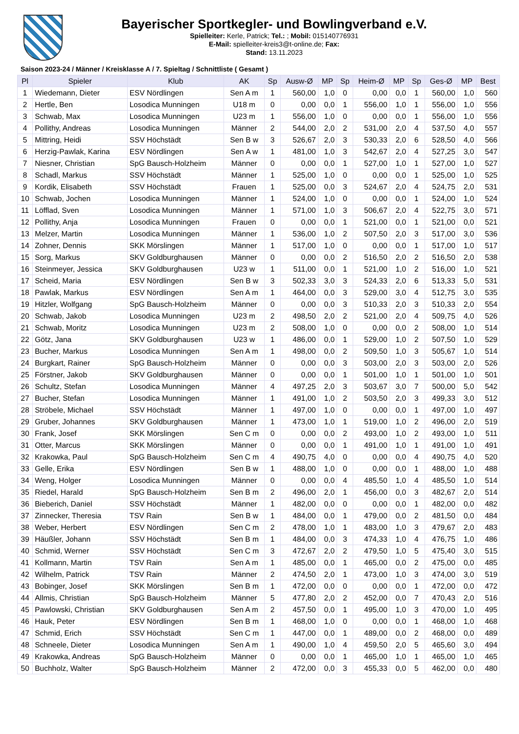Bayerischer Sportkegler- und Bowlingverband e.V.
Spielleiter: Kerle, Patrick; Tel.: ; Mobil: 015140776931
E-Mail: spielleiter-kreis3@t-online.de; Fax:
Stand: 13.11.2023
Saison 2023-24 / Männer / Kreisklasse A / 7. Spieltag / Schnittliste ( Gesamt )
| Pl | Spieler | Klub | AK | Sp | Ausw-Ø | MP | Sp | Heim-Ø | MP | Sp | Ges-Ø | MP | Best |
| --- | --- | --- | --- | --- | --- | --- | --- | --- | --- | --- | --- | --- | --- |
| 1 | Wiedemann, Dieter | ESV Nördlingen | Sen A m | 1 | 560,00 | 1,0 | 0 | 0,00 | 0,0 | 1 | 560,00 | 1,0 | 560 |
| 2 | Hertle, Ben | Losodica Munningen | U18 m | 0 | 0,00 | 0,0 | 1 | 556,00 | 1,0 | 1 | 556,00 | 1,0 | 556 |
| 3 | Schwab, Max | Losodica Munningen | U23 m | 1 | 556,00 | 1,0 | 0 | 0,00 | 0,0 | 1 | 556,00 | 1,0 | 556 |
| 4 | Pollithy, Andreas | Losodica Munningen | Männer | 2 | 544,00 | 2,0 | 2 | 531,00 | 2,0 | 4 | 537,50 | 4,0 | 557 |
| 5 | Mittring, Heidi | SSV Höchstädt | Sen B w | 3 | 526,67 | 2,0 | 3 | 530,33 | 2,0 | 6 | 528,50 | 4,0 | 566 |
| 6 | Herzig-Pawlak, Karina | ESV Nördlingen | Sen A w | 1 | 481,00 | 1,0 | 3 | 542,67 | 2,0 | 4 | 527,25 | 3,0 | 547 |
| 7 | Niesner, Christian | SpG Bausch-Holzheim | Männer | 0 | 0,00 | 0,0 | 1 | 527,00 | 1,0 | 1 | 527,00 | 1,0 | 527 |
| 8 | Schadl, Markus | SSV Höchstädt | Männer | 1 | 525,00 | 1,0 | 0 | 0,00 | 0,0 | 1 | 525,00 | 1,0 | 525 |
| 9 | Kordik, Elisabeth | SSV Höchstädt | Frauen | 1 | 525,00 | 0,0 | 3 | 524,67 | 2,0 | 4 | 524,75 | 2,0 | 531 |
| 10 | Schwab, Jochen | Losodica Munningen | Männer | 1 | 524,00 | 1,0 | 0 | 0,00 | 0,0 | 1 | 524,00 | 1,0 | 524 |
| 11 | Löfflad, Sven | Losodica Munningen | Männer | 1 | 571,00 | 1,0 | 3 | 506,67 | 2,0 | 4 | 522,75 | 3,0 | 571 |
| 12 | Pollithy, Anja | Losodica Munningen | Frauen | 0 | 0,00 | 0,0 | 1 | 521,00 | 0,0 | 1 | 521,00 | 0,0 | 521 |
| 13 | Melzer, Martin | Losodica Munningen | Männer | 1 | 536,00 | 1,0 | 2 | 507,50 | 2,0 | 3 | 517,00 | 3,0 | 536 |
| 14 | Zohner, Dennis | SKK Mörslingen | Männer | 1 | 517,00 | 1,0 | 0 | 0,00 | 0,0 | 1 | 517,00 | 1,0 | 517 |
| 15 | Sorg, Markus | SKV Goldburghausen | Männer | 0 | 0,00 | 0,0 | 2 | 516,50 | 2,0 | 2 | 516,50 | 2,0 | 538 |
| 16 | Steinmeyer, Jessica | SKV Goldburghausen | U23 w | 1 | 511,00 | 0,0 | 1 | 521,00 | 1,0 | 2 | 516,00 | 1,0 | 521 |
| 17 | Scheid, Maria | ESV Nördlingen | Sen B w | 3 | 502,33 | 3,0 | 3 | 524,33 | 2,0 | 6 | 513,33 | 5,0 | 531 |
| 18 | Pawlak, Markus | ESV Nördlingen | Sen A m | 1 | 464,00 | 0,0 | 3 | 529,00 | 3,0 | 4 | 512,75 | 3,0 | 535 |
| 19 | Hitzler, Wolfgang | SpG Bausch-Holzheim | Männer | 0 | 0,00 | 0,0 | 3 | 510,33 | 2,0 | 3 | 510,33 | 2,0 | 554 |
| 20 | Schwab, Jakob | Losodica Munningen | U23 m | 2 | 498,50 | 2,0 | 2 | 521,00 | 2,0 | 4 | 509,75 | 4,0 | 526 |
| 21 | Schwab, Moritz | Losodica Munningen | U23 m | 2 | 508,00 | 1,0 | 0 | 0,00 | 0,0 | 2 | 508,00 | 1,0 | 514 |
| 22 | Götz, Jana | SKV Goldburghausen | U23 w | 1 | 486,00 | 0,0 | 1 | 529,00 | 1,0 | 2 | 507,50 | 1,0 | 529 |
| 23 | Bucher, Markus | Losodica Munningen | Sen A m | 1 | 498,00 | 0,0 | 2 | 509,50 | 1,0 | 3 | 505,67 | 1,0 | 514 |
| 24 | Burgkart, Rainer | SpG Bausch-Holzheim | Männer | 0 | 0,00 | 0,0 | 3 | 503,00 | 2,0 | 3 | 503,00 | 2,0 | 526 |
| 25 | Förstner, Jakob | SKV Goldburghausen | Männer | 0 | 0,00 | 0,0 | 1 | 501,00 | 1,0 | 1 | 501,00 | 1,0 | 501 |
| 26 | Schultz, Stefan | Losodica Munningen | Männer | 4 | 497,25 | 2,0 | 3 | 503,67 | 3,0 | 7 | 500,00 | 5,0 | 542 |
| 27 | Bucher, Stefan | Losodica Munningen | Männer | 1 | 491,00 | 1,0 | 2 | 503,50 | 2,0 | 3 | 499,33 | 3,0 | 512 |
| 28 | Ströbele, Michael | SSV Höchstädt | Männer | 1 | 497,00 | 1,0 | 0 | 0,00 | 0,0 | 1 | 497,00 | 1,0 | 497 |
| 29 | Gruber, Johannes | SKV Goldburghausen | Männer | 1 | 473,00 | 1,0 | 1 | 519,00 | 1,0 | 2 | 496,00 | 2,0 | 519 |
| 30 | Frank, Josef | SKK Mörslingen | Sen C m | 0 | 0,00 | 0,0 | 2 | 493,00 | 1,0 | 2 | 493,00 | 1,0 | 511 |
| 31 | Otter, Marcus | SKK Mörslingen | Männer | 0 | 0,00 | 0,0 | 1 | 491,00 | 1,0 | 1 | 491,00 | 1,0 | 491 |
| 32 | Krakowka, Paul | SpG Bausch-Holzheim | Sen C m | 4 | 490,75 | 4,0 | 0 | 0,00 | 0,0 | 4 | 490,75 | 4,0 | 520 |
| 33 | Gelle, Erika | ESV Nördlingen | Sen B w | 1 | 488,00 | 1,0 | 0 | 0,00 | 0,0 | 1 | 488,00 | 1,0 | 488 |
| 34 | Weng, Holger | Losodica Munningen | Männer | 0 | 0,00 | 0,0 | 4 | 485,50 | 1,0 | 4 | 485,50 | 1,0 | 514 |
| 35 | Riedel, Harald | SpG Bausch-Holzheim | Sen B m | 2 | 496,00 | 2,0 | 1 | 456,00 | 0,0 | 3 | 482,67 | 2,0 | 514 |
| 36 | Bieberich, Daniel | SSV Höchstädt | Männer | 1 | 482,00 | 0,0 | 0 | 0,00 | 0,0 | 1 | 482,00 | 0,0 | 482 |
| 37 | Zinnecker, Theresia | TSV Rain | Sen B w | 1 | 484,00 | 0,0 | 1 | 479,00 | 0,0 | 2 | 481,50 | 0,0 | 484 |
| 38 | Weber, Herbert | ESV Nördlingen | Sen C m | 2 | 478,00 | 1,0 | 1 | 483,00 | 1,0 | 3 | 479,67 | 2,0 | 483 |
| 39 | Häußler, Johann | SSV Höchstädt | Sen B m | 1 | 484,00 | 0,0 | 3 | 474,33 | 1,0 | 4 | 476,75 | 1,0 | 486 |
| 40 | Schmid, Werner | SSV Höchstädt | Sen C m | 3 | 472,67 | 2,0 | 2 | 479,50 | 1,0 | 5 | 475,40 | 3,0 | 515 |
| 41 | Kollmann, Martin | TSV Rain | Sen A m | 1 | 485,00 | 0,0 | 1 | 465,00 | 0,0 | 2 | 475,00 | 0,0 | 485 |
| 42 | Wilhelm, Patrick | TSV Rain | Männer | 2 | 474,50 | 2,0 | 1 | 473,00 | 1,0 | 3 | 474,00 | 3,0 | 519 |
| 43 | Bobinger, Josef | SKK Mörslingen | Sen B m | 1 | 472,00 | 0,0 | 0 | 0,00 | 0,0 | 1 | 472,00 | 0,0 | 472 |
| 44 | Allmis, Christian | SpG Bausch-Holzheim | Männer | 5 | 477,80 | 2,0 | 2 | 452,00 | 0,0 | 7 | 470,43 | 2,0 | 516 |
| 45 | Pawlowski, Christian | SKV Goldburghausen | Sen A m | 2 | 457,50 | 0,0 | 1 | 495,00 | 1,0 | 3 | 470,00 | 1,0 | 495 |
| 46 | Hauk, Peter | ESV Nördlingen | Sen B m | 1 | 468,00 | 1,0 | 0 | 0,00 | 0,0 | 1 | 468,00 | 1,0 | 468 |
| 47 | Schmid, Erich | SSV Höchstädt | Sen C m | 1 | 447,00 | 0,0 | 1 | 489,00 | 0,0 | 2 | 468,00 | 0,0 | 489 |
| 48 | Schneele, Dieter | Losodica Munningen | Sen A m | 1 | 490,00 | 1,0 | 4 | 459,50 | 2,0 | 5 | 465,60 | 3,0 | 494 |
| 49 | Krakowka, Andreas | SpG Bausch-Holzheim | Männer | 0 | 0,00 | 0,0 | 1 | 465,00 | 1,0 | 1 | 465,00 | 1,0 | 465 |
| 50 | Buchholz, Walter | SpG Bausch-Holzheim | Männer | 2 | 472,00 | 0,0 | 3 | 455,33 | 0,0 | 5 | 462,00 | 0,0 | 480 |